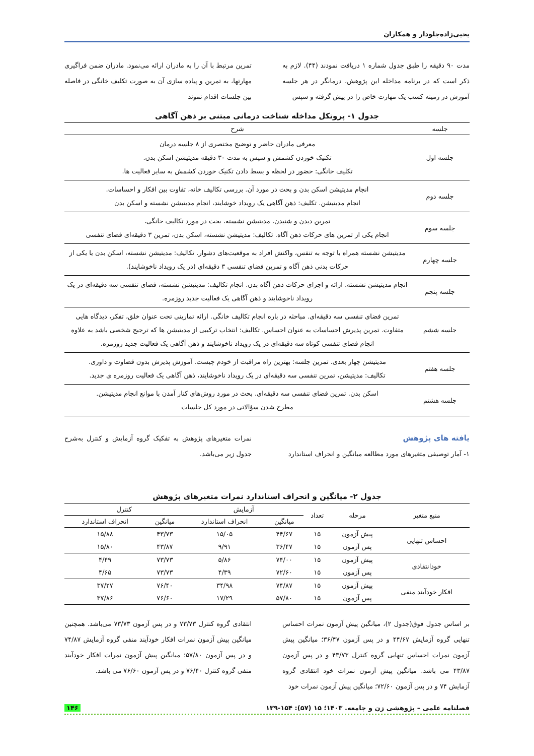یحیی‌زاده‌جلودار و همکاران
مدت ۹۰ دقیقه را طبق جدول شماره ۱ دریافت نمودند (۴۴). لازم به ذکر است که در برنامه مداخله این پژوهش، درمانگر در هر جلسه آموزش در زمینه کسب یک مهارت خاص را در پیش گرفته و سپس
تمرین مرتبط با آن را به مادران ارائه می‌نمود. مادران ضمن فراگیری مهارتها، به تمرین و پیاده سازی آن به صورت تکلیف خانگی در فاصله بین جلسات اقدام نموند
جدول ۱- پروتکل مداخله شناخت درمانی مبتنی بر ذهن آگاهی
| جلسه | شرح |
| --- | --- |
| جلسه اول | معرفی مادران حاضر و توضیح مختصری از ۸ جلسه درمان تکنیک خوردن کشمش و سپس به مدت ۳۰ دقیقه مدیتیشن اسکن بدن. تکلیف خانگی: حضور در لحظه و بسط دادن تکنیک خوردن کشمش به سایر فعالیت ها. |
| جلسه دوم | انجام مدیتیشن اسکن بدن و بحث در مورد آن. بررسی تکالیف خانه، تفاوت بین افکار و احساسات. انجام مدیتیشن. تکلیف: ذهن آگاهی یک رویداد خوشایند، انجام مدیتیشن نشسته و اسکن بدن |
| جلسه سوم | تمرین دیدن و شنیدن، مدیتیشن نشسته، بحث در مورد تکالیف خانگی، انجام یکی از تمرین های حرکات ذهن آگاه. تکالیف: مدیتیشن نشسته، اسکن بدن، تمرین ۳ دقیقه‌ای فضای تنفسی |
| جلسه چهارم | مدیتیشن نشسته همراه با توجه به تنفس، واکنش افراد به موقعیت‌های دشوار. تکالیف: مدیتیشن نشسته، اسکن بدن یا یکی از حرکات بدنی ذهن آگاه و تمرین فضای تنفسی ۳ دقیقه‌ای (در یک رویداد ناخوشایند). |
| جلسه پنجم | انجام مدیتیشن نشسته. ارائه و اجرای حرکات ذهن آگاه بدن. انجام تکالیف: مدیتیشن نشسته، فضای تنفسی سه دقیقه‌ای در یک رویداد ناخوشایند و ذهن آگاهی یک فعالیت جدید روزمره. |
| جلسه ششم | تمرین فضای تنفسی سه دقیقه‌ای. مباحثه در باره انجام تکالیف خانگی. ارائه تمارینی تحت عنوان خلق، تفکر، دیدگاه هایی متفاوت. تمرین پذیرش احساسات به عنوان احساس. تکالیف: انتخاب ترکیبی از مدیتیشن ها که ترجیح شخصی باشد به علاوه انجام فضای تنفسی کوتاه سه دقیقه‌ای در یک رویداد ناخوشایند و ذهن آگاهی یک فعالیت جدید روزمره. |
| جلسه هفتم | مدیتیشن چهار بعدی. تمرین جلسه: بهترین راه مراقبت از خودم چیست. آموزش پذیرش بدون قضاوت و داوری. تکالیف: مدیتیشن، تمرین تنفسی سه دقیقه‌ای در یک رویداد ناخوشایند، ذهن آگاهی یک فعالیت روزمره ی جدید. |
| جلسه هشتم | اسکن بدن. تمرین فضای تنفسی سه دقیقه‌ای. بحث در مورد روش‌های کنار آمدن با موانع انجام مدیتیشن. مطرح شدن سؤالاتی در مورد کل جلسات |
یافته های پژوهش
۱- آمار توصیفی متغیرهای مورد مطالعه میانگین و انحراف استاندارد
نمرات متغیرهای پژوهش به تفکیک گروه آزمایش و کنترل به‌شرح جدول زیر می‌باشد.
جدول ۲- میانگین و انحراف استاندارد نمرات متغیرهای پژوهش
| منبع متغیر | مرحله | تعداد | آزمایش | | کنترل | |
| --- | --- | --- | --- | --- | --- | --- |
| | | | میانگین | انحراف استاندارد | میانگین | انحراف استاندارد |
| احساس تنهایی | پیش آزمون | ۱۵ | ۴۴/۶۷ | ۱۵/۰۵ | ۴۳/۷۳ | ۱۵/۸۸ |
| | پس آزمون | ۱۵ | ۳۶/۴۷ | ۹/۹۱ | ۴۳/۸۷ | ۱۵/۸۰ |
| خودانتقادی | پیش آزمون | ۱۵ | ۷۴/۰۰ | ۵/۸۶ | ۷۳/۷۳ | ۴/۴۹ |
| | پس آزمون | ۱۵ | ۷۲/۶۰ | ۴/۳۹ | ۷۳/۷۳ | ۴/۶۵ |
| افکار خودآیند منفی | پیش آزمون | ۱۵ | ۷۴/۸۷ | ۳۴/۹۸ | ۷۶/۴۰ | ۳۷/۲۷ |
| | پس آزمون | ۱۵ | ۵۷/۸۰ | ۱۷/۲۹ | ۷۶/۶۰ | ۳۷/۸۶ |
بر اساس جدول فوق(جدول ۲)، میانگین پیش آزمون نمرات احساس تنهایی گروه آزمایش ۴۴/۶۷ و در پس آزمون ۳۶/۴۷؛ میانگین پیش آزمون نمرات احساس تنهایی گروه کنترل ۴۳/۷۳ و در پس آزمون ۴۳/۸۷ می باشد. میانگین پیش آزمون نمرات خود انتقادی گروه آزمایش ۷۴ و در پس آزمون ۷۲/۶۰؛ میانگین پیش آزمون نمرات خود
انتقادی گروه کنترل ۷۳/۷۳ و در پس آزمون ۷۳/۷۳ می‌باشد. همچنین میانگین پیش آزمون نمرات افکار خودآیند منفی گروه آزمایش ۷۴/۸۷ و در پس آزمون ۵۷/۸۰؛ میانگین پیش آزمون نمرات افکار خودآیند منفی گروه کنترل ۷۶/۴۰ و در پس آزمون ۷۶/۶۰ می باشد.
فصلنامه علمی – پژوهشی زن و جامعه. ۱۴۰۳؛ ۱۵ (۵۷): ۱۵۴-۱۳۹ ۱۴۶